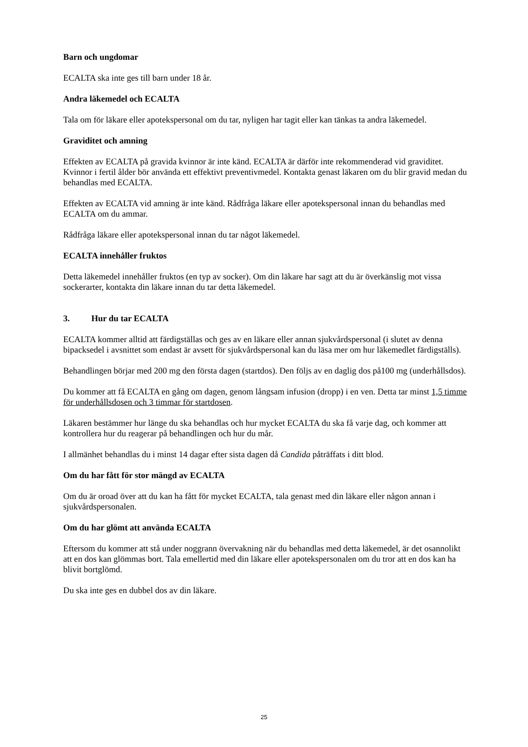Barn och ungdomar
ECALTA ska inte ges till barn under 18 år.
Andra läkemedel och ECALTA
Tala om för läkare eller apotekspersonal om du tar, nyligen har tagit eller kan tänkas ta andra läkemedel.
Graviditet och amning
Effekten av ECALTA på gravida kvinnor är inte känd. ECALTA är därför inte rekommenderad vid graviditet. Kvinnor i fertil ålder bör använda ett effektivt preventivmedel. Kontakta genast läkaren om du blir gravid medan du behandlas med ECALTA.
Effekten av ECALTA vid amning är inte känd. Rådfråga läkare eller apotekspersonal innan du behandlas med ECALTA om du ammar.
Rådfråga läkare eller apotekspersonal innan du tar något läkemedel.
ECALTA innehåller fruktos
Detta läkemedel innehåller fruktos (en typ av socker). Om din läkare har sagt att du är överkänslig mot vissa sockerarter, kontakta din läkare innan du tar detta läkemedel.
3. Hur du tar ECALTA
ECALTA kommer alltid att färdigställas och ges av en läkare eller annan sjukvårdspersonal (i slutet av denna bipacksedel i avsnittet som endast är avsett för sjukvårdspersonal kan du läsa mer om hur läkemedlet färdigställs).
Behandlingen börjar med 200 mg den första dagen (startdos). Den följs av en daglig dos på100 mg (underhållsdos).
Du kommer att få ECALTA en gång om dagen, genom långsam infusion (dropp) i en ven. Detta tar minst 1,5 timme för underhållsdosen och 3 timmar för startdosen.
Läkaren bestämmer hur länge du ska behandlas och hur mycket ECALTA du ska få varje dag, och kommer att kontrollera hur du reagerar på behandlingen och hur du mår.
I allmänhet behandlas du i minst 14 dagar efter sista dagen då Candida påträffats i ditt blod.
Om du har fått för stor mängd av ECALTA
Om du är oroad över att du kan ha fått för mycket ECALTA, tala genast med din läkare eller någon annan i sjukvårdspersonalen.
Om du har glömt att använda ECALTA
Eftersom du kommer att stå under noggrann övervakning när du behandlas med detta läkemedel, är det osannolikt att en dos kan glömmas bort. Tala emellertid med din läkare eller apotekspersonalen om du tror att en dos kan ha blivit bortglömd.
Du ska inte ges en dubbel dos av din läkare.
25